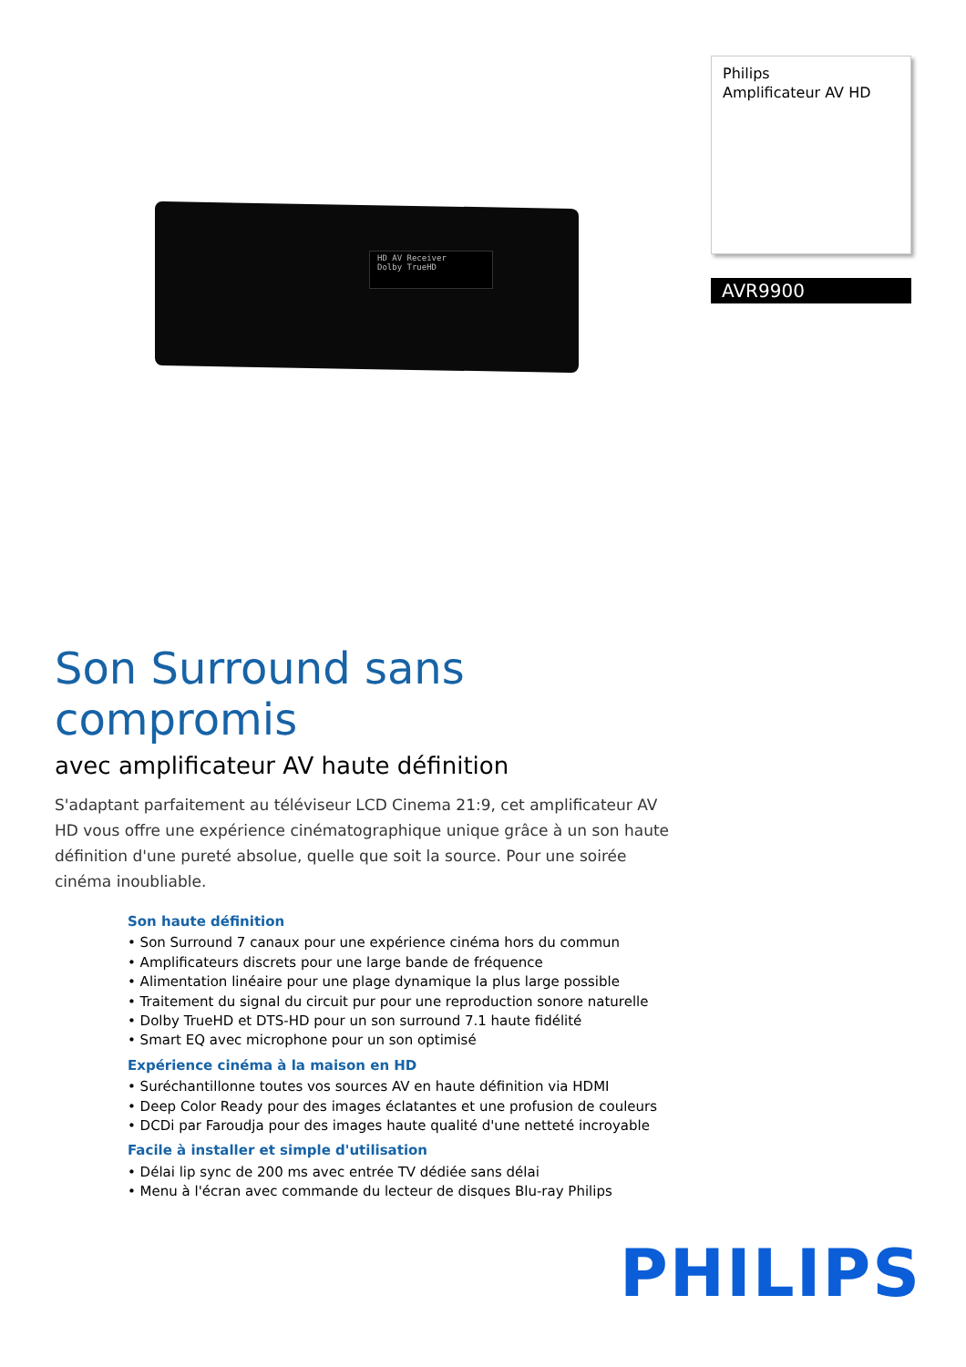HD AV Receiver
Dolby TrueHD
Philips
Amplificateur AV HD
AVR9900
Son Surround sans compromis
avec amplificateur AV haute définition
S'adaptant parfaitement au téléviseur LCD Cinema 21:9, cet amplificateur AV HD vous offre une expérience cinématographique unique grâce à un son haute définition d'une pureté absolue, quelle que soit la source. Pour une soirée cinéma inoubliable.
Son haute définition
• Son Surround 7 canaux pour une expérience cinéma hors du commun
• Amplificateurs discrets pour une large bande de fréquence
• Alimentation linéaire pour une plage dynamique la plus large possible
• Traitement du signal du circuit pur pour une reproduction sonore naturelle
• Dolby TrueHD et DTS-HD pour un son surround 7.1 haute fidélité
• Smart EQ avec microphone pour un son optimisé
Expérience cinéma à la maison en HD
• Suréchantillonne toutes vos sources AV en haute définition via HDMI
• Deep Color Ready pour des images éclatantes et une profusion de couleurs
• DCDi par Faroudja pour des images haute qualité d'une netteté incroyable
Facile à installer et simple d'utilisation
• Délai lip sync de 200 ms avec entrée TV dédiée sans délai
• Menu à l'écran avec commande du lecteur de disques Blu-ray Philips
PHILIPS